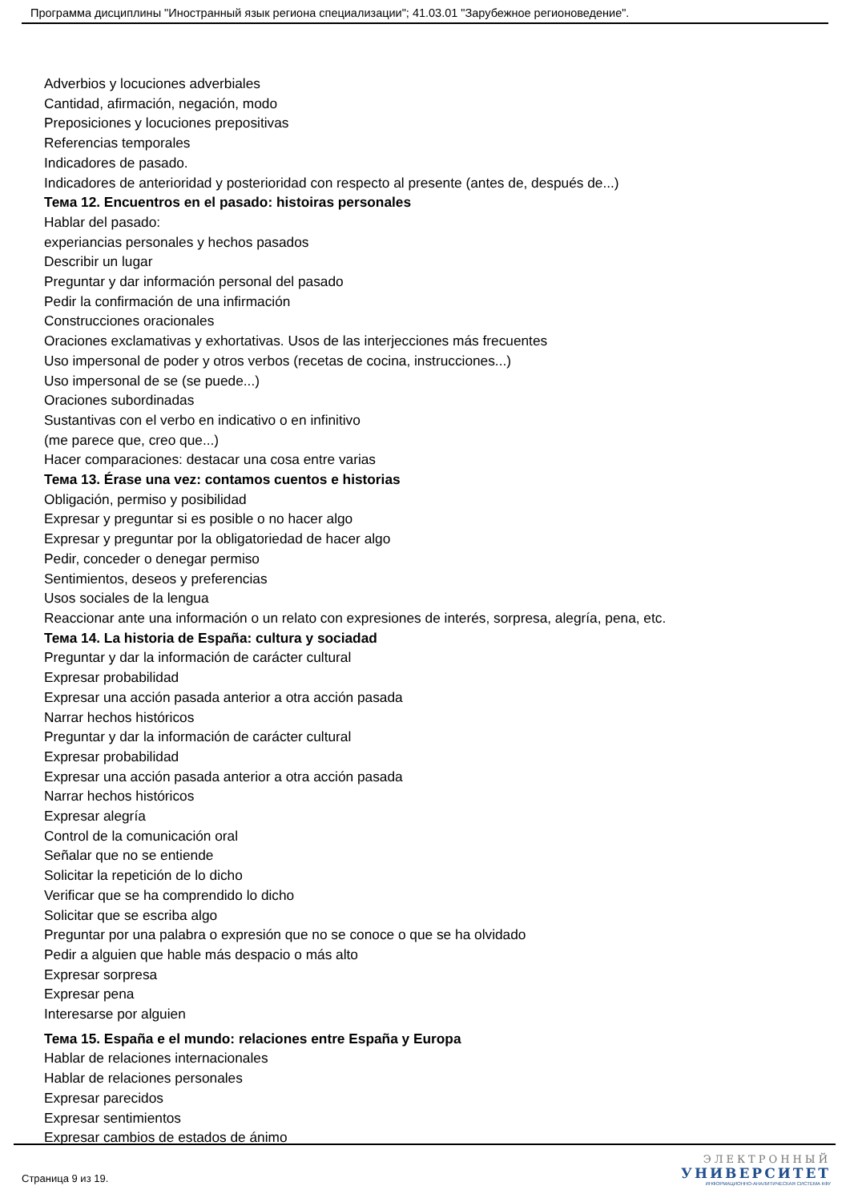Программа дисциплины "Иностранный язык региона специализации"; 41.03.01 "Зарубежное регионоведение".
Adverbios y locuciones adverbiales
Cantidad, afirmación, negación, modo
Preposiciones y locuciones prepositivas
Referencias temporales
Indicadores de pasado.
Indicadores de anterioridad y posterioridad con respecto al presente (antes de, después de...)
Тема 12. Encuentros en el pasado: histoiras personales
Hablar del pasado:
experiancias personales y hechos pasados
Describir un lugar
Preguntar y dar información personal del pasado
Pedir la confirmación de una infirmación
Construcciones oracionales
Oraciones exclamativas y exhortativas. Usos de las interjecciones más frecuentes
Uso impersonal de poder y otros verbos (recetas de cocina, instrucciones...)
Uso impersonal de se (se puede...)
Oraciones subordinadas
Sustantivas con el verbo en indicativo o en infinitivo
(me parece que, creo que...)
Hacer comparaciones: destacar una cosa entre varias
Тема 13. Érase una vez: contamos cuentos e historias
Obligación, permiso y posibilidad
Expresar y preguntar si es posible o no hacer algo
Expresar y preguntar por la obligatoriedad de hacer algo
Pedir, conceder o denegar permiso
Sentimientos, deseos y preferencias
Usos sociales de la lengua
Reaccionar ante una información o un relato con expresiones de interés, sorpresa, alegría, pena, etc.
Тема 14. La historia de España: cultura y sociadad
Preguntar y dar la información de carácter cultural
Expresar probabilidad
Expresar una acción pasada anterior a otra acción pasada
Narrar hechos históricos
Preguntar y dar la información de carácter cultural
Expresar probabilidad
Expresar una acción pasada anterior a otra acción pasada
Narrar hechos históricos
Expresar alegría
Control de la comunicación oral
Señalar que no se entiende
Solicitar la repetición de lo dicho
Verificar que se ha comprendido lo dicho
Solicitar que se escriba algo
Preguntar por una palabra o expresión que no se conoce o que se ha olvidado
Pedir a alguien que hable más despacio o más alto
Expresar sorpresa
Expresar pena
Interesarse por alguien
Тема 15. España e el mundo: relaciones entre España y Europa
Hablar de relaciones internacionales
Hablar de relaciones personales
Expresar parecidos
Expresar sentimientos
Expresar cambios de estados de ánimo
Страница 9 из 19.
ЭЛЕКТРОННЫЙ
УНИВЕРСИТЕТ
ИНФОРМАЦИОННО-АНАЛИТИЧЕСКАЯ СИСТЕМА КФУ